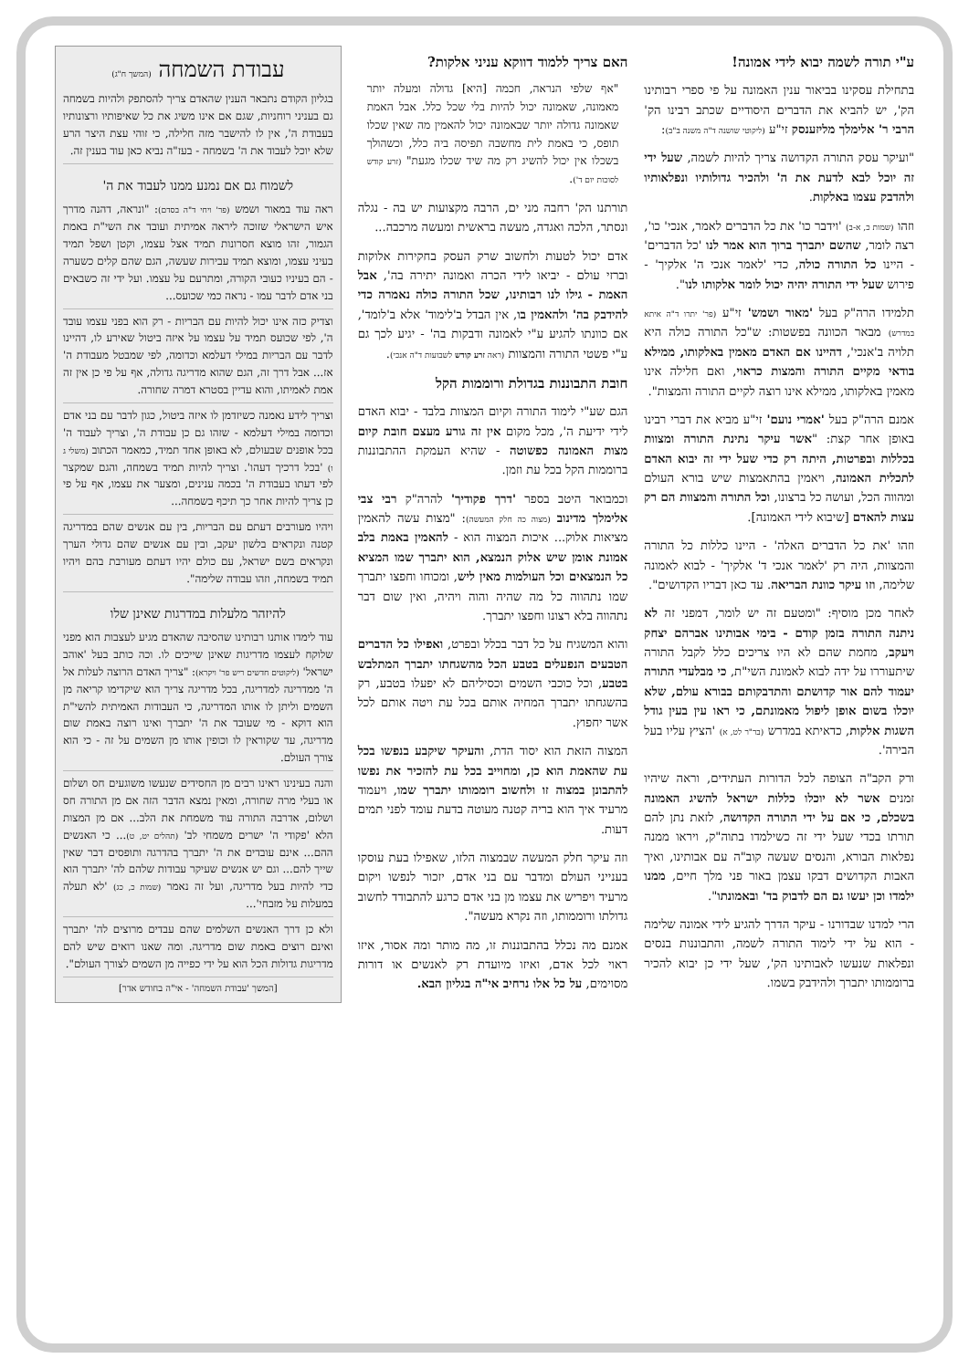ע"י תורה לשמה יבוא לידי אמונה!
בתחילת עסקינו בביאור ענין האמונה על פי ספרי רבותינו הק', יש להביא את הדברים היסודיים שכתב רבינו הק' הרבי ר' אלימלך מליזענסק זי"ע (ליקוטי שושנה ד"ה משנה ב"ב):
"ועיקר עסק התורה הקדושה צריך להיות לשמה, שעל ידי זה יוכל לבא לדעת את ה' ולהכיר גדולותיו ונפלאותיו ולהדבק עצמו באלקות.
וזהו (שמות כ, א-ב) 'וידבר כו' את כל הדברים לאמר, אנכי' כו', רצה לומר, שהשם יתברך ברוך הוא אמר לנו 'כל הדברים' - היינו כל התורה כולה, כדי 'לאמר אנכי ה' אלקיך' - פירוש שעל ידי התורה יהיה יכול לומר אלקותו לנו".
תלמידו הרה"ק בעל 'מאור ושמש' זי"ע (פר' יתרו ד"ה איתא במדרש) מבאר הכוונה בפשטות: ש"כל התורה כולה היא תלויה ב'אנכי', דהיינו אם האדם מאמין באלקותו, ממילא בודאי מקיים התורה והמצות כראוי, ואם חלילה אינו מאמין באלקותו, ממילא אינו רוצה לקיים התורה והמצות".
אמנם הרה"ק בעל 'אמרי נועם' זי"ע מביא את דברי רבינו באופן אחר קצת: "אשר עיקר נתינת התורה ומצוות בכללות ובפרטות, היתה רק כדי שעל ידי זה יבוא האדם לתכלית האמונה, ויאמין בהתאמצות שיש בורא העולם ומהווה הכל, ועושה כל ברצונו, וכל התורה והמצוות הם רק עצות להאדם [שיבוא לידי האמונה].
וזהו 'את כל הדברים האלה' - היינו כללות כל התורה והמצוות, היה רק 'לאמר אנכי ד' אלקיך' - לבוא לאמונה שלימה, וזו עיקר כוונת הבריאה. עד כאן דבריו הקדושים".
לאחר מכן מוסיף: "ומטעם זה יש לומר, דמפני זה לא ניתנה התורה בזמן קודם - בימי אבותינו אברהם יצחק ויעקב, מחמת שהם לא היו צריכים כלל לקבל התורה שיתעוררו על ידה לבוא לאמונת השי"ת, כי מבלעדי התורה יעמוד להם אור קדושתם והתדבקותם בבורא עולם, שלא יוכלו בשום אופן ליפול מאמונתם, כי ראו עין בעין גודל השגות אלקות, כדאיתא במדרש (בר"ר לט, א) 'הציץ עליו בעל הבירה'.
ורק הקב"ה הצופה לכל הדורות העתידים, וראה שיהיו זמנים אשר לא יוכלו כללות ישראל להשיג האמונה בשכלם, כי אם על ידי התורה הקדושה, לזאת נתן להם תורתו בכדי שעל ידי זה כשילמדו בתוה"ק, ויראו ממנה נפלאות הבורא, והנסים שעשה קוב"ה עם אבותינו, ואיך האבות הקדושים דבקו עצמן באור פני מלך חיים, ממנו ילמדו וכן יעשו גם הם לדבוק בד' ובאמונתו".
הרי למדנו שבדורנו - עיקר הדרך להגיע לידי אמונה שלימה - הוא על ידי לימוד התורה לשמה, והתבוננות בנסים ונפלאות שנעשו לאבותינו הק', שעל ידי כן יבוא להכיר ברוממותו יתברך ולהידבק בשמו.
האם צריך ללמוד דווקא עניני אלקות?
"אף שלפי הנראה, חכמה [היא] גדולה ומעלה יותר מאמונה, שאמונה יכול להיות בלי שכל כלל. אבל האמת שאמונה גדולה יותר שבאמונה יכול להאמין מה שאין שכלו תופס, כי באמת לית מחשבה תפיסה ביה כלל, וכשהולך בשכלו אין יכול להשיג רק מה שיד שכלו מגעת" (זרע קודש לסוכות יום ד').
תורתנו הק' רחבה מני ים, הרבה מקצועות יש בה - נגלה ונסתר, הלכה ואגדה, מעשה בראשית ומעשה מרכבה...
אדם יכול לטעות ולחשוב שרק העסק בחקירות אלוקות וברזי עולם - יביאו לידי הכרה ואמונה יתירה בה', אבל האמת - גילו לנו רבותינו, שכל התורה כולה נאמרה כדי להידבק בה' ולהאמין בו, אין הבדל ב'לימוד' אלא ב'לומד', אם כוונתו להגיע ע"י לאמונה ודבקות בה' - יגיע לכך גם ע"י פשטי התורה והמצוות (ראה זרע קודש לשבועות ד"ה אנכי).
חובת התבוננות בגדולת ורוממות הקל
הגם שע"י לימוד התורה וקיום המצוות בלבד - יבוא האדם לידי ידיעת ה', מכל מקום אין זה גורע מעצם חובת קיום מצות האמונה כפשוטה - שהיא העמקת ההתבוננות ברוממות הקל בכל עת וזמן.
וכמבואר היטב בספר 'דרך פקודיך' להרה"ק רבי צבי אלימלך מדינוב (מצוה כה חלק המעשה): "מצות עשה להאמין מציאות אלוק... איכות המצוה הוא - להאמין באמת בלב אמונת אומן שיש אלוק הנמצא, הוא יתברך שמו המציא כל הנמצאים וכל העולמות מאין ליש, ומכוחו וחפצו יתברך שמו נתהווה כל מה שהיה והוה ויהיה, ואין שום דבר נתהווה בלא רצונו וחפצו יתברך.
והוא המשגיח על כל דבר בכלל ובפרט, ואפילו כל הדברים הטבעים הנפעלים בטבע הכל מהשגחתו יתברך המתלבש בטבע, וכל כוכבי השמים וכסיליהם לא יפעלו בטבע, רק בהשגחתו יתברך המחיה אותם בכל עת ויטה אותם לכל אשר יחפוץ.
המצוה הזאת הוא יסוד הדת, והעיקר שיקבע בנפשו בכל עת שהאמת הוא כן, ומחוייב בכל עת להזכיר את נפשו להתבונן במצוה זו ולחשוב רוממותו יתברך שמו, ויעמוד מרעיד איך הוא בריה קטנה מעוטה בדעת עומד לפני תמים דעות.
וזה עיקר חלק המעשה שבמצוה הלזו, שאפילו בעת עוסקו בענייני העולם ומדבר עם בני אדם, יזכור לנפשו ויקום מרעיד ויפריש את עצמו מן בני אדם כרגע להתבודד לחשוב גדולתו ורוממותו, וזה נקרא מעשה".
אמנם מה נכלל בהתבוננות זו, מה מותר ומה אסור, איזו ראוי לכל אדם, ואיזו מיועדת רק לאנשים או דורות מסוימים, על כל אלו נרחיב אי"ה בגליון הבא.
עבודת השמחה (המשך ח"ג)
בגליון הקודם נתבאר הענין שהאדם צריך להסתפק ולהיות בשמחה גם בעניני רוחניות, שגם אם אינו משיג את כל שאיפותיו ורצונותיו בעבודת ה', אין לו להישבר מזה חלילה, כי זוהי עצת היצר הרע שלא יוכל לעבוד את ה' בשמחה - בעז"ה נביא כאן עוד בענין זה.
לשמוח גם אם נמנע ממנו לעבוד את ה'
ראה עוד במאור ושמש (פר' ויחי ד"ה בסדם): "ונראה, דהנה מדרך איש הישראלי שזוכה ליראה אמיתית ועובד את השי"ת באמת הגמור, זהו מוצא חסרונות תמיד אצל עצמו, וקטן ושפל תמיד בעיני עצמו, ומוצא תמיד עבירות שעשה, הגם שהם קלים כשערה - הם בעיניו כעובי הקורה, ומתרעם על עצמו. ועל ידי זה כשבאים בני אדם לדבר עמו - נראה כמי שכועס...
וצדיק כזה אינו יכול להיות עם הבריות - רק הוא בפני עצמו עובד ה', לפי שכועס תמיד על עצמו על איזה ביטול שאירע לו, דהיינו לדבר עם הבריות במילי דעלמא וכדומה, לפי שמבטל מעבודת ה' אז... אבל דרך זה, הגם שהוא מדריגה גדולה, אף על פי כן אין זה אמת לאמיתו, והוא עדיין בסטרא דמרה שחורה.
וצריך לידע נאמנה כשיזדמן לו איזה ביטול, כגון לדבר עם בני אדם וכדומה במילי דעלמא - שזהו גם כן עבודת ה', וצריך לעבוד ה' בכל אופנים שבעולם, לא באופן אחד תמיד, כמאמר הכתוב (משלי ג ו) 'בכל דרכיך דעהו'. וצריך להיות תמיד בשמחה, והגם שמקצר לפי דעתו בעבודת ה' בכמה ענינים, ומצער את עצמו, אף על פי כן צריך להיות אחר כך תיכף בשמחה...
ויהיו מעורבים דעתם עם הבריות, בין עם אנשים שהם במדריגה קטנה ונקראים בלשון יעקב, ובין עם אנשים שהם גדולי הערך ונקראים בשם ישראל, עם כולם יהיו דעתם מעורבת בהם ויהיו תמיד בשמחה, וזהו עבודה שלימה".
להיזהר מלעלות במדרגות שאינן שלו
עוד לימדו אותנו רבותינו שהסיבה שהאדם מגיע לעצבות הוא מפני שלוקח לעצמו מדריגות שאינן שייכים לו. וכה כותב בעל 'אוהב ישראל' (ליקוטים חדשים ריש פר' ויקרא): "צריך האדם הרוצה לעלות אל ה' ממדריגה למדריגה, בכל מדריגה צריך הוא שיקדימו קריאה מן השמים וליתן לו אותו המדריגה, כי העבודות האמיתית להשי"ת הוא דוקא - מי שעובד את ה' יתברך ואינו רוצה באמת שום מדריגה, עד שקוראין לו וכופין אותו מן השמים על זה - כי הוא צורך העולם.
והנה בעינינו ראינו רבים מן החסידים שנעשו משוגעים חס ושלום או בעלי מרה שחורה, ומאין נמצא הדבר הזה אם מן התורה חס ושלום, אדרבה התורה עוד משמחת את הלב... אם מן המצות הלא 'פקודי ה' ישרים משמחי לב' (תהלים יט, ט)... כי האנשים ההם... אינם עובדים את ה' יתברך בהדרגה ותופסים דבר שאין שייך להם... וגם יש אנשים שעיקר עבודות שלהם לה' יתברך הוא כדי להיות בעל מדריגה, ועל זה נאמר (שמות כ, כג) 'לא תעלה במעלות על מזבחי'...
ולא כן דרך האנשים השלמים שהם עבדים מרוצים לה' יתברך ואינם רוצים באמת שום מדריגה. ומה שאנו רואים שיש להם מדריגות גדולות הכל הוא על ידי כפייה מן השמים לצורך העולם".
[המשך 'עבודת השמחה' - אי"ה בחודש אדר]